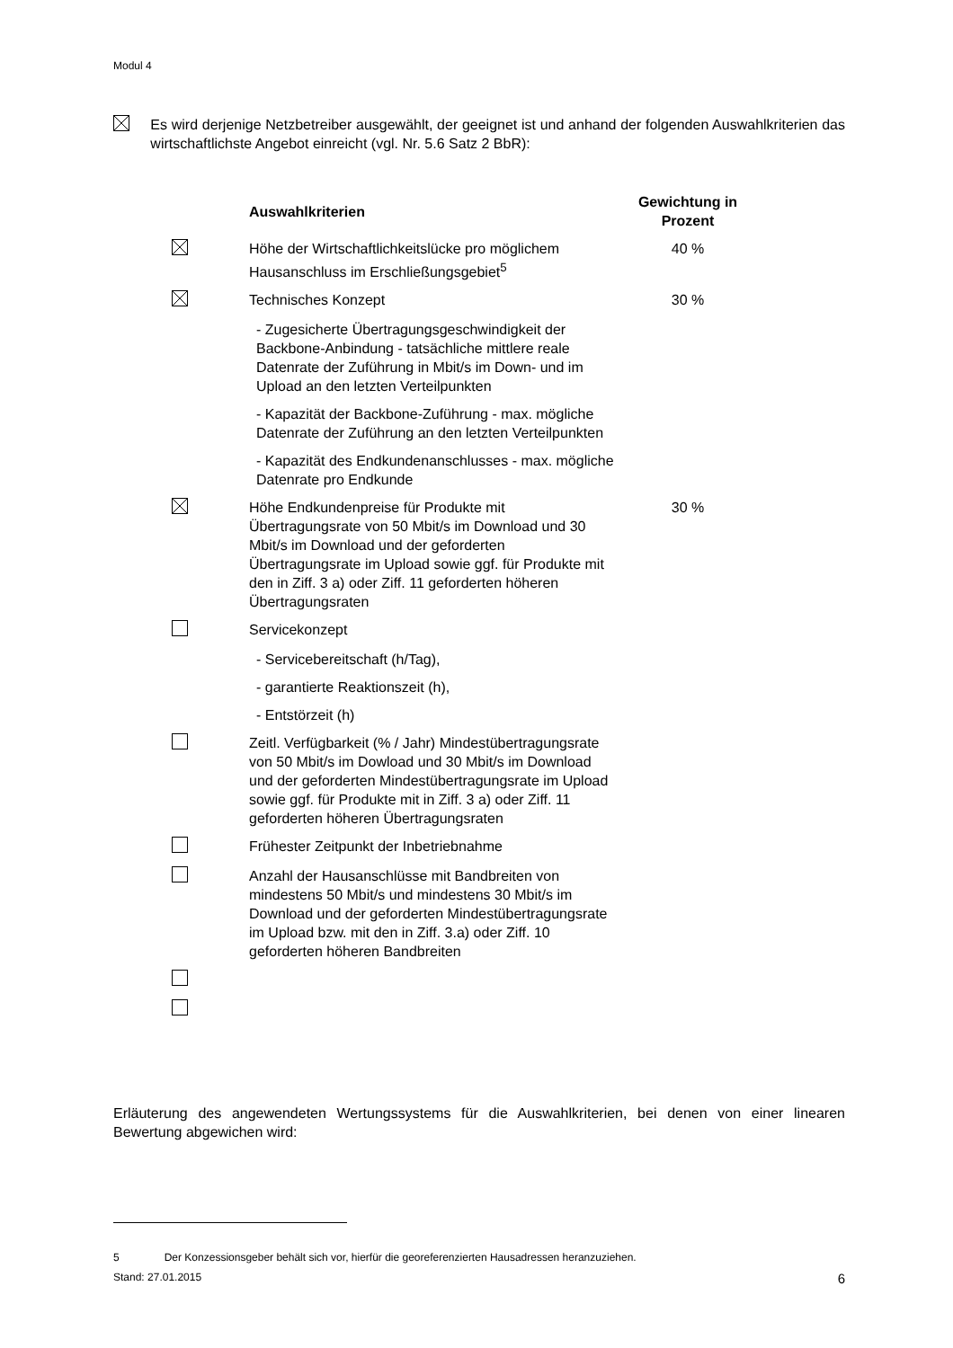Modul 4
Es wird derjenige Netzbetreiber ausgewählt, der geeignet ist und anhand der folgenden Auswahlkriterien das wirtschaftlichste Angebot einreicht (vgl. Nr. 5.6 Satz 2 BbR):
| | Auswahlkriterien | Gewichtung in Prozent |
| --- | --- | --- |
| | Höhe der Wirtschaftlichkeitslücke pro möglichem Hausanschluss im Erschließungsgebiet<sup>5</sup> | 40 % |
| | Technisches Konzept | 30 % |
| | - Zugesicherte Übertragungsgeschwindigkeit der Backbone-Anbindung - tatsächliche mittlere reale Datenrate der Zuführung in Mbit/s im Down- und im Upload an den letzten Verteilpunkten | |
| | - Kapazität der Backbone-Zuführung - max. mögliche Datenrate der Zuführung an den letzten Verteilpunkten | |
| | - Kapazität des Endkundenanschlusses - max. mögliche Datenrate pro Endkunde | |
| | Höhe Endkundenpreise für Produkte mit Übertragungsrate von 50 Mbit/s im Download und 30 Mbit/s im Download und der geforderten Übertragungsrate im Upload sowie ggf. für Produkte mit den in Ziff. 3 a) oder Ziff. 11 geforderten höheren Übertragungsraten | 30 % |
| | Servicekonzept | |
| | - Servicebereitschaft (h/Tag), | |
| | - garantierte Reaktionszeit (h), | |
| | - Entstörzeit (h) | |
| | Zeitl. Verfügbarkeit (% / Jahr) Mindestübertragungsrate von 50 Mbit/s im Dowload und 30 Mbit/s im Download und der geforderten Mindestübertragungsrate im Upload sowie ggf. für Produkte mit in Ziff. 3 a) oder Ziff. 11 geforderten höheren Übertragungsraten | |
| | Frühester Zeitpunkt der Inbetriebnahme | |
| | Anzahl der Hausanschlüsse mit Bandbreiten von mindestens 50 Mbit/s und mindestens 30 Mbit/s im Download und der geforderten Mindestübertragungsrate im Upload bzw. mit den in Ziff. 3.a) oder Ziff. 10 geforderten höheren Bandbreiten | |
Erläuterung des angewendeten Wertungssystems für die Auswahlkriterien, bei denen von einer linearen Bewertung abgewichen wird:
5 Der Konzessionsgeber behält sich vor, hierfür die georeferenzierten Hausadressen heranzuziehen.
Stand: 27.01.2015 6